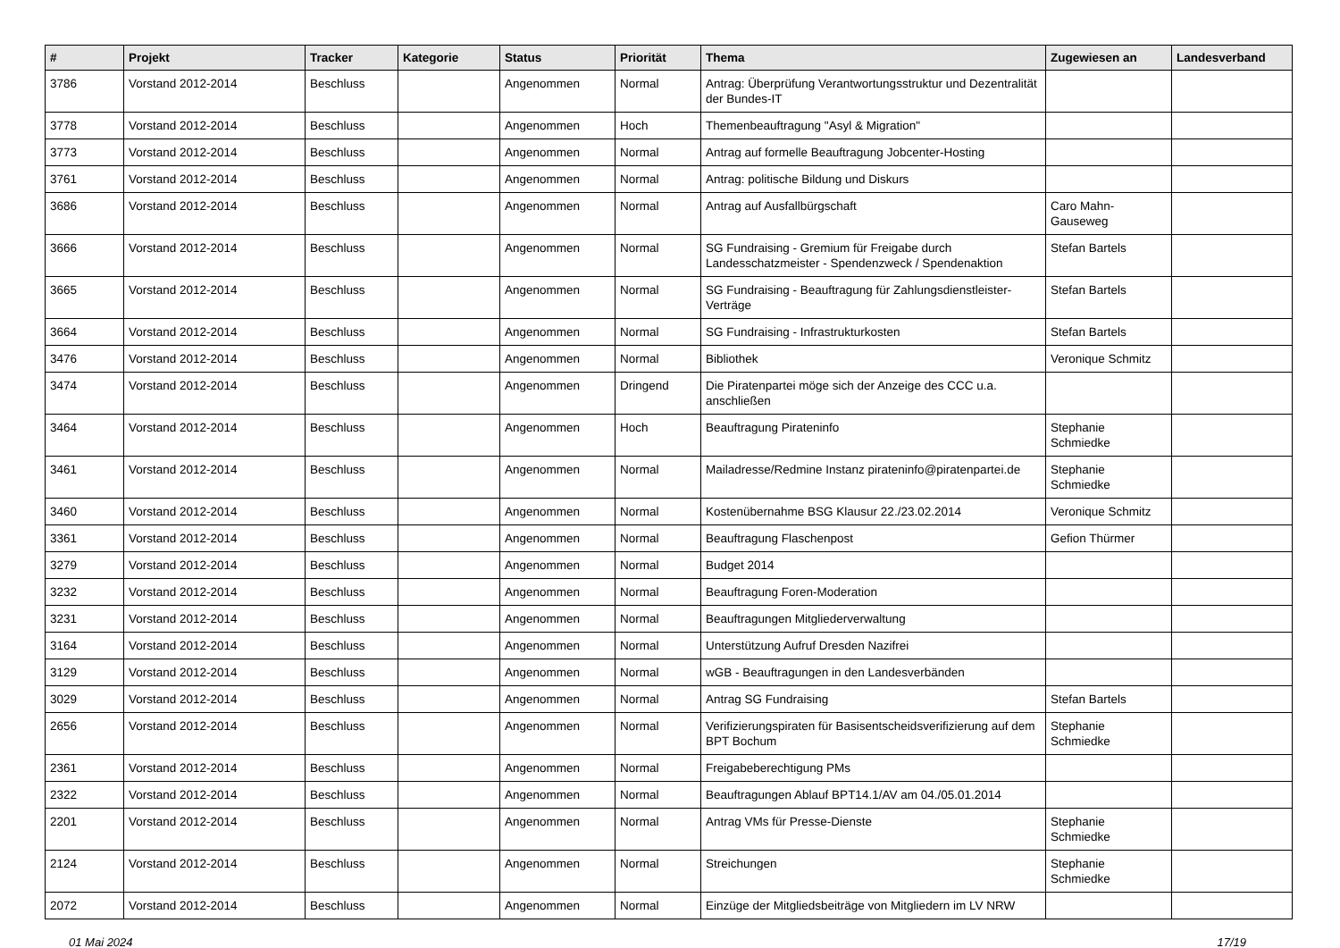| # | Projekt | Tracker | Kategorie | Status | Priorität | Thema | Zugewiesen an | Landesverband |
| --- | --- | --- | --- | --- | --- | --- | --- | --- |
| 3786 | Vorstand 2012-2014 | Beschluss | | Angenommen | Normal | Antrag: Überprüfung Verantwortungsstruktur und Dezentralität der Bundes-IT | | |
| 3778 | Vorstand 2012-2014 | Beschluss | | Angenommen | Hoch | Themenbeauftragung "Asyl & Migration" | | |
| 3773 | Vorstand 2012-2014 | Beschluss | | Angenommen | Normal | Antrag auf formelle Beauftragung Jobcenter-Hosting | | |
| 3761 | Vorstand 2012-2014 | Beschluss | | Angenommen | Normal | Antrag: politische Bildung und Diskurs | | |
| 3686 | Vorstand 2012-2014 | Beschluss | | Angenommen | Normal | Antrag auf Ausfallbürgschaft | Caro Mahn-Gauseweg | |
| 3666 | Vorstand 2012-2014 | Beschluss | | Angenommen | Normal | SG Fundraising - Gremium für Freigabe durch Landesschatzmeister - Spendenzweck / Spendenaktion | Stefan Bartels | |
| 3665 | Vorstand 2012-2014 | Beschluss | | Angenommen | Normal | SG Fundraising - Beauftragung für Zahlungsdienstleister-Verträge | Stefan Bartels | |
| 3664 | Vorstand 2012-2014 | Beschluss | | Angenommen | Normal | SG Fundraising - Infrastrukturkosten | Stefan Bartels | |
| 3476 | Vorstand 2012-2014 | Beschluss | | Angenommen | Normal | Bibliothek | Veronique Schmitz | |
| 3474 | Vorstand 2012-2014 | Beschluss | | Angenommen | Dringend | Die Piratenpartei möge sich der Anzeige des CCC u.a. anschließen | | |
| 3464 | Vorstand 2012-2014 | Beschluss | | Angenommen | Hoch | Beauftragung Pirateninfo | Stephanie Schmiedke | |
| 3461 | Vorstand 2012-2014 | Beschluss | | Angenommen | Normal | Mailadresse/Redmine Instanz pirateninfo@piratenpartei.de | Stephanie Schmiedke | |
| 3460 | Vorstand 2012-2014 | Beschluss | | Angenommen | Normal | Kostenübernahme BSG Klausur 22./23.02.2014 | Veronique Schmitz | |
| 3361 | Vorstand 2012-2014 | Beschluss | | Angenommen | Normal | Beauftragung Flaschenpost | Gefion Thürmer | |
| 3279 | Vorstand 2012-2014 | Beschluss | | Angenommen | Normal | Budget 2014 | | |
| 3232 | Vorstand 2012-2014 | Beschluss | | Angenommen | Normal | Beauftragung Foren-Moderation | | |
| 3231 | Vorstand 2012-2014 | Beschluss | | Angenommen | Normal | Beauftragungen Mitgliederverwaltung | | |
| 3164 | Vorstand 2012-2014 | Beschluss | | Angenommen | Normal | Unterstützung Aufruf Dresden Nazifrei | | |
| 3129 | Vorstand 2012-2014 | Beschluss | | Angenommen | Normal | wGB - Beauftragungen in den Landesverbänden | | |
| 3029 | Vorstand 2012-2014 | Beschluss | | Angenommen | Normal | Antrag SG Fundraising | Stefan Bartels | |
| 2656 | Vorstand 2012-2014 | Beschluss | | Angenommen | Normal | Verifizierungspiraten für Basisentscheidsverifizierung auf dem BPT Bochum | Stephanie Schmiedke | |
| 2361 | Vorstand 2012-2014 | Beschluss | | Angenommen | Normal | Freigabeberechtigung PMs | | |
| 2322 | Vorstand 2012-2014 | Beschluss | | Angenommen | Normal | Beauftragungen Ablauf BPT14.1/AV am 04./05.01.2014 | | |
| 2201 | Vorstand 2012-2014 | Beschluss | | Angenommen | Normal | Antrag VMs für Presse-Dienste | Stephanie Schmiedke | |
| 2124 | Vorstand 2012-2014 | Beschluss | | Angenommen | Normal | Streichungen | Stephanie Schmiedke | |
| 2072 | Vorstand 2012-2014 | Beschluss | | Angenommen | Normal | Einzüge der Mitgliedsbeiträge von Mitgliedern im LV NRW | | |
01 Mai 2024 17/19